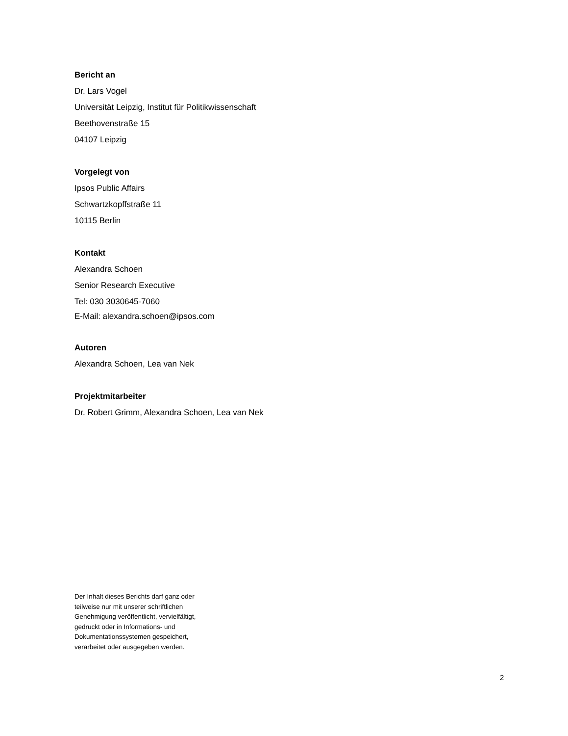Bericht an
Dr. Lars Vogel
Universität Leipzig, Institut für Politikwissenschaft
Beethovenstraße 15
04107 Leipzig
Vorgelegt von
Ipsos Public Affairs
Schwartzkopffstraße 11
10115 Berlin
Kontakt
Alexandra Schoen
Senior Research Executive
Tel: 030 3030645-7060
E-Mail: alexandra.schoen@ipsos.com
Autoren
Alexandra Schoen, Lea van Nek
Projektmitarbeiter
Dr. Robert Grimm, Alexandra Schoen, Lea van Nek
Der Inhalt dieses Berichts darf ganz oder
teilweise nur mit unserer schriftlichen
Genehmigung veröffentlicht, vervielfältigt,
gedruckt oder in Informations- und
Dokumentationssystemen gespeichert,
verarbeitet oder ausgegeben werden.
2